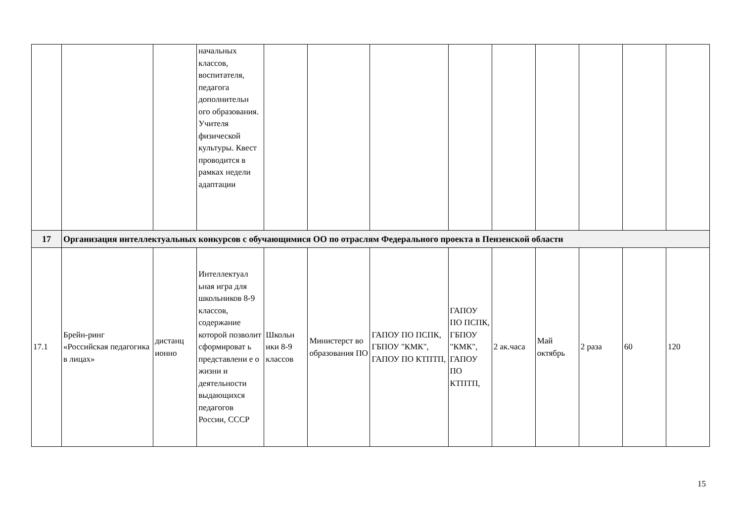| | | | начальных классов, воспитателя, педагога дополнительн ого образования. Учителя физической культуры. Квест проводится в рамках недели адаптации | | | | | | | | | |
| 17 | Организация интеллектуальных конкурсов с обучающимися ОО по отраслям Федерального проекта в Пензенской области | | | | | | | | | | | |
| 17.1 | Брейн-ринг «Российская педагогика в лицах» | дистанц ионно | Интеллектуал ьная игра для школьников 8-9 классов, содержание которой позволит сформироват ь представлени е о жизни и деятельности выдающихся педагогов России, СССР | Школьн ики 8-9 классов | Министерст во образования ПО | ГАПОУ ПО ПСПК, ГБПОУ "КМК", ГАПОУ ПО КТПТП, | ГАПОУ ПО ПСПК, ГБПОУ "КМК", ГАПОУ ПО КТПТП, | 2 ак.часа | Май октябрь | 2 раза | 60 | 120 |
15